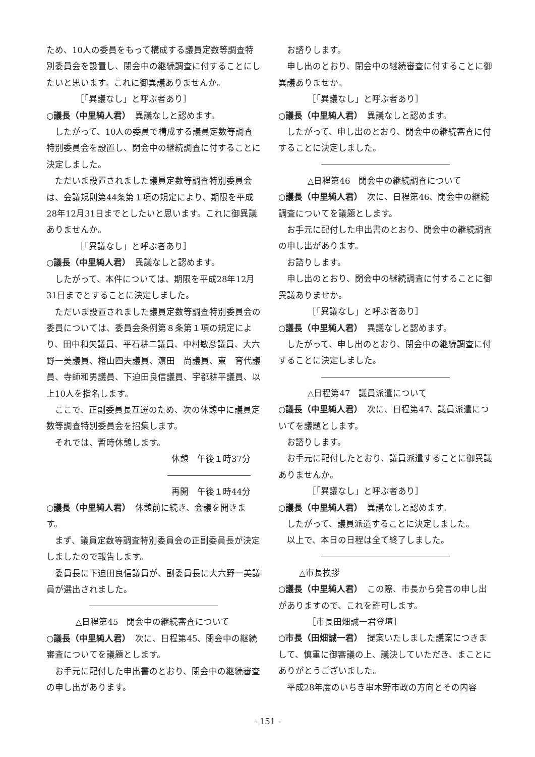ため、10人の委員をもって構成する議員定数等調査特別委員会を設置し、閉会中の継続調査に付することにしたいと思います。これに御異議ありませんか。
［「異議なし」と呼ぶ者あり］
○議長（中里純人君）　異議なしと認めます。
したがって、10人の委員で構成する議員定数等調査特別委員会を設置し、閉会中の継続調査に付することに決定しました。
ただいま設置されました議員定数等調査特別委員会は、会議規則第44条第１項の規定により、期限を平成28年12月31日までとしたいと思います。これに御異議ありませんか。
［「異議なし」と呼ぶ者あり］
○議長（中里純人君）　異議なしと認めます。
したがって、本件については、期限を平成28年12月31日までとすることに決定しました。
ただいま設置されました議員定数等調査特別委員会の委員については、委員会条例第８条第１項の規定により、田中和矢議員、平石耕二議員、中村敏彦議員、大六野一美議員、楮山四夫議員、濵田　尚議員、東　育代議員、寺師和男議員、下迫田良信議員、宇都耕平議員、以上10人を指名します。
ここで、正副委員長互選のため、次の休憩中に議員定数等調査特別委員会を招集します。
それでは、暫時休憩します。
休憩　午後１時37分
再開　午後１時44分
○議長（中里純人君）　休憩前に続き、会議を開きます。
まず、議員定数等調査特別委員会の正副委員長が決定しましたので報告します。
委員長に下迫田良信議員が、副委員長に大六野一美議員が選出されました。
△日程第45　閉会中の継続審査について
○議長（中里純人君）　次に、日程第45、閉会中の継続審査についてを議題とします。
お手元に配付した申出書のとおり、閉会中の継続審査の申し出があります。
お諮りします。
申し出のとおり、閉会中の継続審査に付することに御異議ありませか。
［「異議なし」と呼ぶ者あり］
○議長（中里純人君）　異議なしと認めます。
したがって、申し出のとおり、閉会中の継続審査に付することに決定しました。
△日程第46　閉会中の継続調査について
○議長（中里純人君）　次に、日程第46、閉会中の継続調査についてを議題とします。
お手元に配付した申出書のとおり、閉会中の継続調査の申し出があります。
お諮りします。
申し出のとおり、閉会中の継続調査に付することに御異議ありませか。
［「異議なし」と呼ぶ者あり］
○議長（中里純人君）　異議なしと認めます。
したがって、申し出のとおり、閉会中の継続調査に付することに決定しました。
△日程第47　議員派遣について
○議長（中里純人君）　次に、日程第47、議員派遣についてを議題とします。
お諮りします。
お手元に配付したとおり、議員派遣することに御異議ありませんか。
［「異議なし」と呼ぶ者あり］
○議長（中里純人君）　異議なしと認めます。
したがって、議員派遣することに決定しました。
以上で、本日の日程は全て終了しました。
△市長挨拶
○議長（中里純人君）　この際、市長から発言の申し出がありますので、これを許可します。
［市長田畑誠一君登壇］
○市長（田畑誠一君）　提案いたしました議案につきまして、慎重に御審議の上、議決していただき、まことにありがとうございました。
平成28年度のいちき串木野市政の方向とその内容
- 151 -